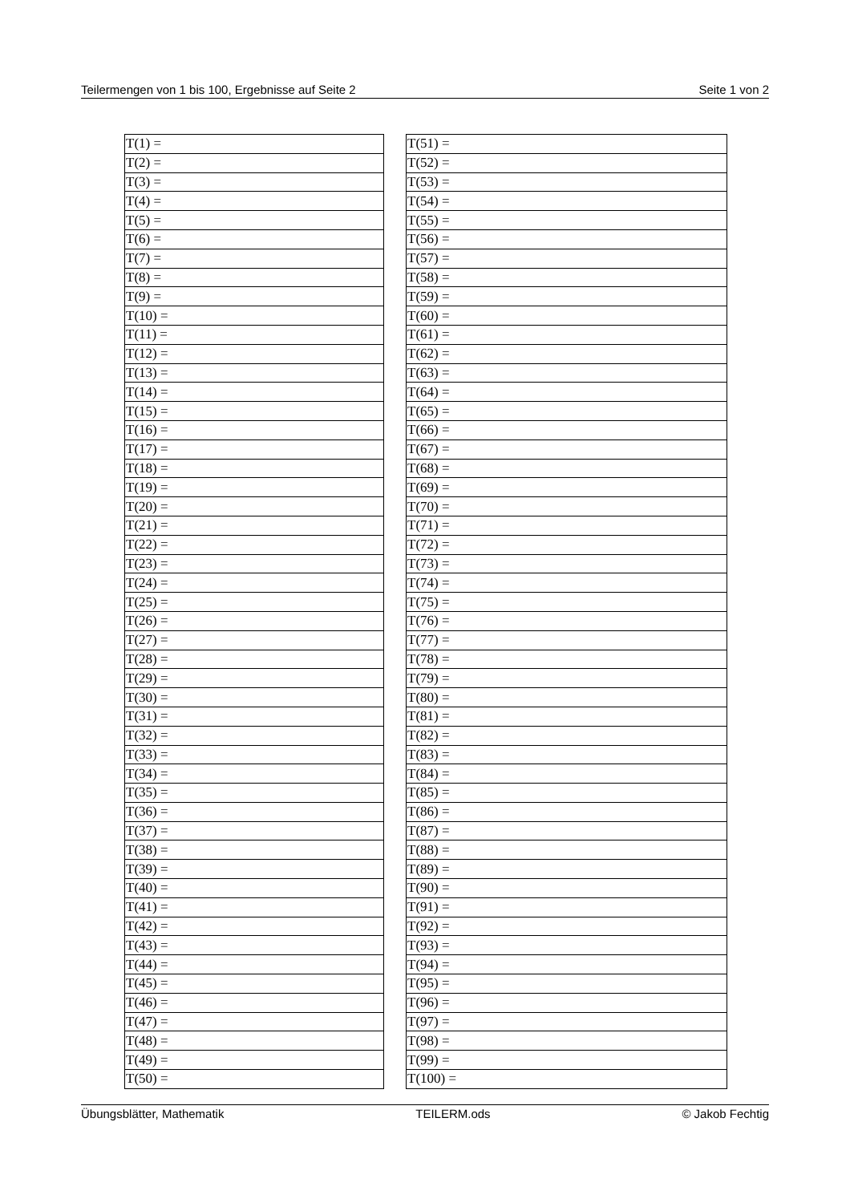Teilermengen von 1 bis 100, Ergebnisse auf Seite 2 Seite 1 von 2
| T(1) = |
| T(2) = |
| T(3) = |
| T(4) = |
| T(5) = |
| T(6) = |
| T(7) = |
| T(8) = |
| T(9) = |
| T(10) = |
| T(11) = |
| T(12) = |
| T(13) = |
| T(14) = |
| T(15) = |
| T(16) = |
| T(17) = |
| T(18) = |
| T(19) = |
| T(20) = |
| T(21) = |
| T(22) = |
| T(23) = |
| T(24) = |
| T(25) = |
| T(26) = |
| T(27) = |
| T(28) = |
| T(29) = |
| T(30) = |
| T(31) = |
| T(32) = |
| T(33) = |
| T(34) = |
| T(35) = |
| T(36) = |
| T(37) = |
| T(38) = |
| T(39) = |
| T(40) = |
| T(41) = |
| T(42) = |
| T(43) = |
| T(44) = |
| T(45) = |
| T(46) = |
| T(47) = |
| T(48) = |
| T(49) = |
| T(50) = |
| T(51) = |
| T(52) = |
| T(53) = |
| T(54) = |
| T(55) = |
| T(56) = |
| T(57) = |
| T(58) = |
| T(59) = |
| T(60) = |
| T(61) = |
| T(62) = |
| T(63) = |
| T(64) = |
| T(65) = |
| T(66) = |
| T(67) = |
| T(68) = |
| T(69) = |
| T(70) = |
| T(71) = |
| T(72) = |
| T(73) = |
| T(74) = |
| T(75) = |
| T(76) = |
| T(77) = |
| T(78) = |
| T(79) = |
| T(80) = |
| T(81) = |
| T(82) = |
| T(83) = |
| T(84) = |
| T(85) = |
| T(86) = |
| T(87) = |
| T(88) = |
| T(89) = |
| T(90) = |
| T(91) = |
| T(92) = |
| T(93) = |
| T(94) = |
| T(95) = |
| T(96) = |
| T(97) = |
| T(98) = |
| T(99) = |
| T(100) = |
Übungsblätter, Mathematik TEILERM.ods © Jakob Fechtig